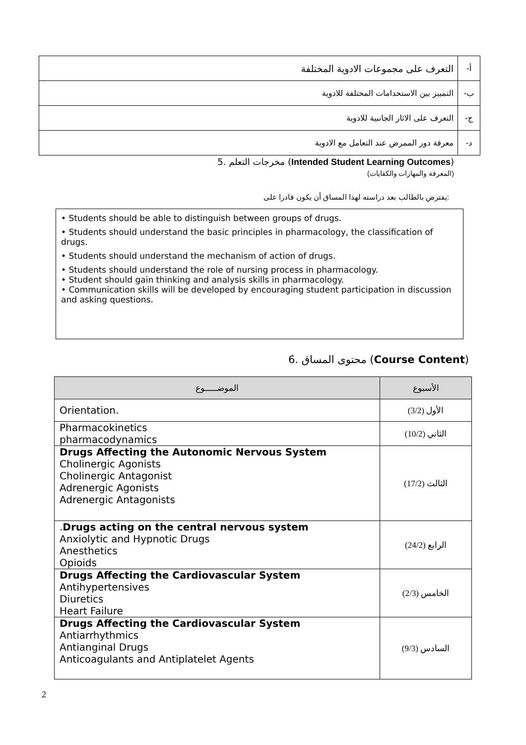| أ- | التعرف على مجموعات الادوية المختلفة |
| ب- | التمييز بين الاستخدامات المختلفة للادوية |
| ج- | التعرف على الاثار الجانبية للادوية |
| د- | معرفة دور الممرض عند التعامل مع الادوية |
5. مخرجات التعلم (Intended Student Learning Outcomes)
(المعرفة والمهارات والكفايات)
يفترض بالطالب بعد دراسته لهذا المساق أن يكون قادرا على:
• Students should be able to distinguish between groups of drugs.
• Students should understand the basic principles in pharmacology, the classification of drugs.
• Students should understand the mechanism of action of drugs.
• Students should understand the role of nursing process in pharmacology.
• Student should gain thinking and analysis skills in pharmacology.
• Communication skills will be developed by encouraging student participation in discussion and asking questions.
6. محتوى المساق (Course Content)
| الموضـــــوع | الأسبوع |
| --- | --- |
| Orientation. | الأول (3/2) |
| Pharmacokinetics pharmacodynamics | الثاني (10/2) |
| Drugs Affecting the Autonomic Nervous System Cholinergic Agonists Cholinergic Antagonist Adrenergic Agonists Adrenergic Antagonists | الثالث (17/2) |
| . Drugs acting on the central nervous system Anxiolytic and Hypnotic Drugs Anesthetics Opioids | الرابع (24/2) |
| Drugs Affecting the Cardiovascular System Antihypertensives Diuretics Heart Failure | الخامس (2/3) |
| Drugs Affecting the Cardiovascular System Antiarrhythmics Antianginal Drugs Anticoagulants and Antiplatelet Agents | السادس (9/3) |
2